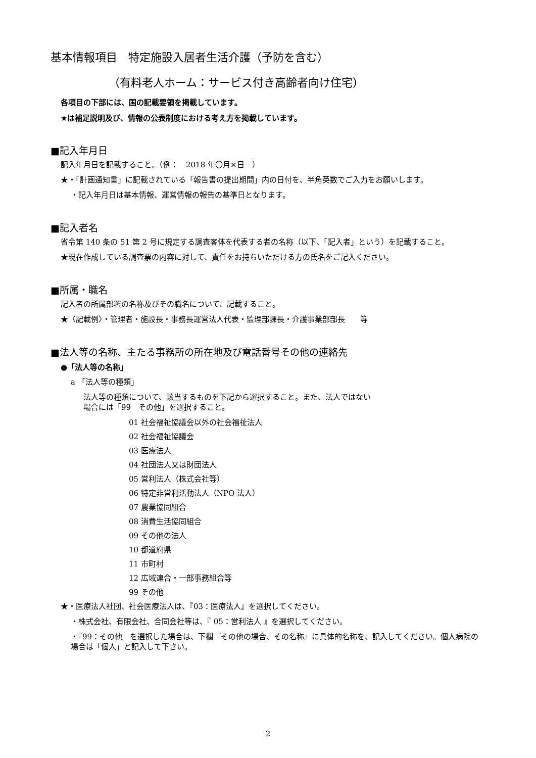基本情報項目　特定施設入居者生活介護（予防を含む）
（有料老人ホーム：サービス付き高齢者向け住宅）
各項目の下部には、国の記載要領を掲載しています。
★は補足説明及び、情報の公表制度における考え方を掲載しています。
■記入年月日
記入年月日を記載すること。（例：　2018 年〇月×日　）
★・「計画通知書」に記載されている「報告書の提出期間」内の日付を、半角英数でご入力をお願いします。
・記入年月日は基本情報、運営情報の報告の基準日となります。
■記入者名
省令第 140 条の 51 第 2 号に規定する調査客体を代表する者の名称（以下、「記入者」という）を記載すること。
★現在作成している調査票の内容に対して、責任をお持ちいただける方の氏名をご記入ください。
■所属・職名
記入者の所属部署の名称及びその職名について、記載すること。
★〈記載例〉・管理者・施設長・事務長運営法人代表・監理部課長・介護事業部部長　　等
■法人等の名称、主たる事務所の所在地及び電話番号その他の連絡先
●「法人等の名称」
a 「法人等の種類」
法人等の種類について、該当するものを下記から選択すること。また、法人ではない
場合には「99　その他」を選択すること。
01 社会福祉協議会以外の社会福祉法人
02 社会福祉協議会
03 医療法人
04 社団法人又は財団法人
05 営利法人（株式会社等）
06 特定非営利活動法人（NPO 法人）
07 農業協同組合
08 消費生活協同組合
09 その他の法人
10 都道府県
11 市町村
12 広域連合・一部事務組合等
99 その他
★・医療法人社団、社会医療法人は、『03：医療法人』を選択してください。
・株式会社、有限会社、合同会社等は、『 05：営利法人 』を選択してください。
・『99：その他』を選択した場合は、下欄『その他の場合、その名称』に具体的名称を、記入してください。個人病院の場合は「個人」と記入して下さい。
2